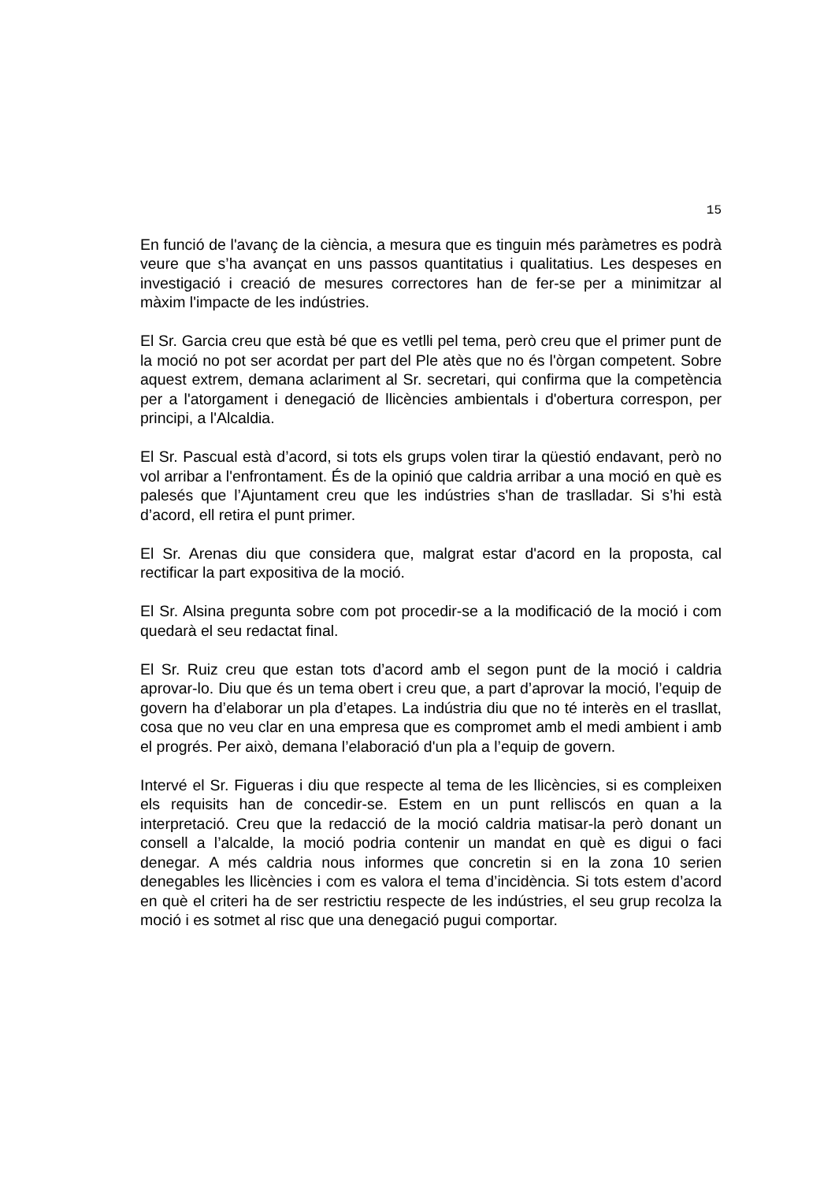15
En funció de l'avanç de la ciència, a mesura que es tinguin més paràmetres es podrà veure que s’ha avançat en uns passos quantitatius i qualitatius. Les despeses en investigació i creació de mesures correctores han de fer-se per a minimitzar al màxim l'impacte de les indústries.
El Sr. Garcia creu que està bé que es vetlli pel tema, però creu que el primer punt de la moció no pot ser acordat per part del Ple atès que no és l'òrgan competent. Sobre aquest extrem, demana aclariment al Sr. secretari, qui confirma que la competència per a l'atorgament i denegació de llicències ambientals i d'obertura correspon, per principi, a l'Alcaldia.
El Sr. Pascual està d’acord, si tots els grups volen tirar la qüestió endavant, però no vol arribar a l'enfrontament. És de la opinió que caldria arribar a una moció en què es palesés que l’Ajuntament creu que les indústries s'han de traslladar. Si s’hi està d’acord, ell retira el punt primer.
El Sr. Arenas diu que considera que, malgrat estar d'acord en la proposta, cal rectificar la part expositiva de la moció.
El Sr. Alsina pregunta sobre com pot procedir-se a la modificació de la moció i com quedarà el seu redactat final.
El Sr. Ruiz creu que estan tots d’acord amb el segon punt de la moció i caldria aprovar-lo. Diu que és un tema obert i creu que, a part d’aprovar la moció, l’equip de govern ha d’elaborar un pla d’etapes. La indústria diu que no té interès en el trasllat, cosa que no veu clar en una empresa que es compromet amb el medi ambient i amb el progrés. Per això, demana l’elaboració d'un pla a l’equip de govern.
Intervé el Sr. Figueras i diu que respecte al tema de les llicències, si es compleixen els requisits han de concedir-se. Estem en un punt relliscós en quan a la interpretació. Creu que la redacció de la moció caldria matisar-la però donant un consell a l’alcalde, la moció podria contenir un mandat en què es digui o faci denegar. A més caldria nous informes que concretin si en la zona 10 serien denegables les llicències i com es valora el tema d’incidència. Si tots estem d’acord en què el criteri ha de ser restrictiu respecte de les indústries, el seu grup recolza la moció i es sotmet al risc que una denegació pugui comportar.